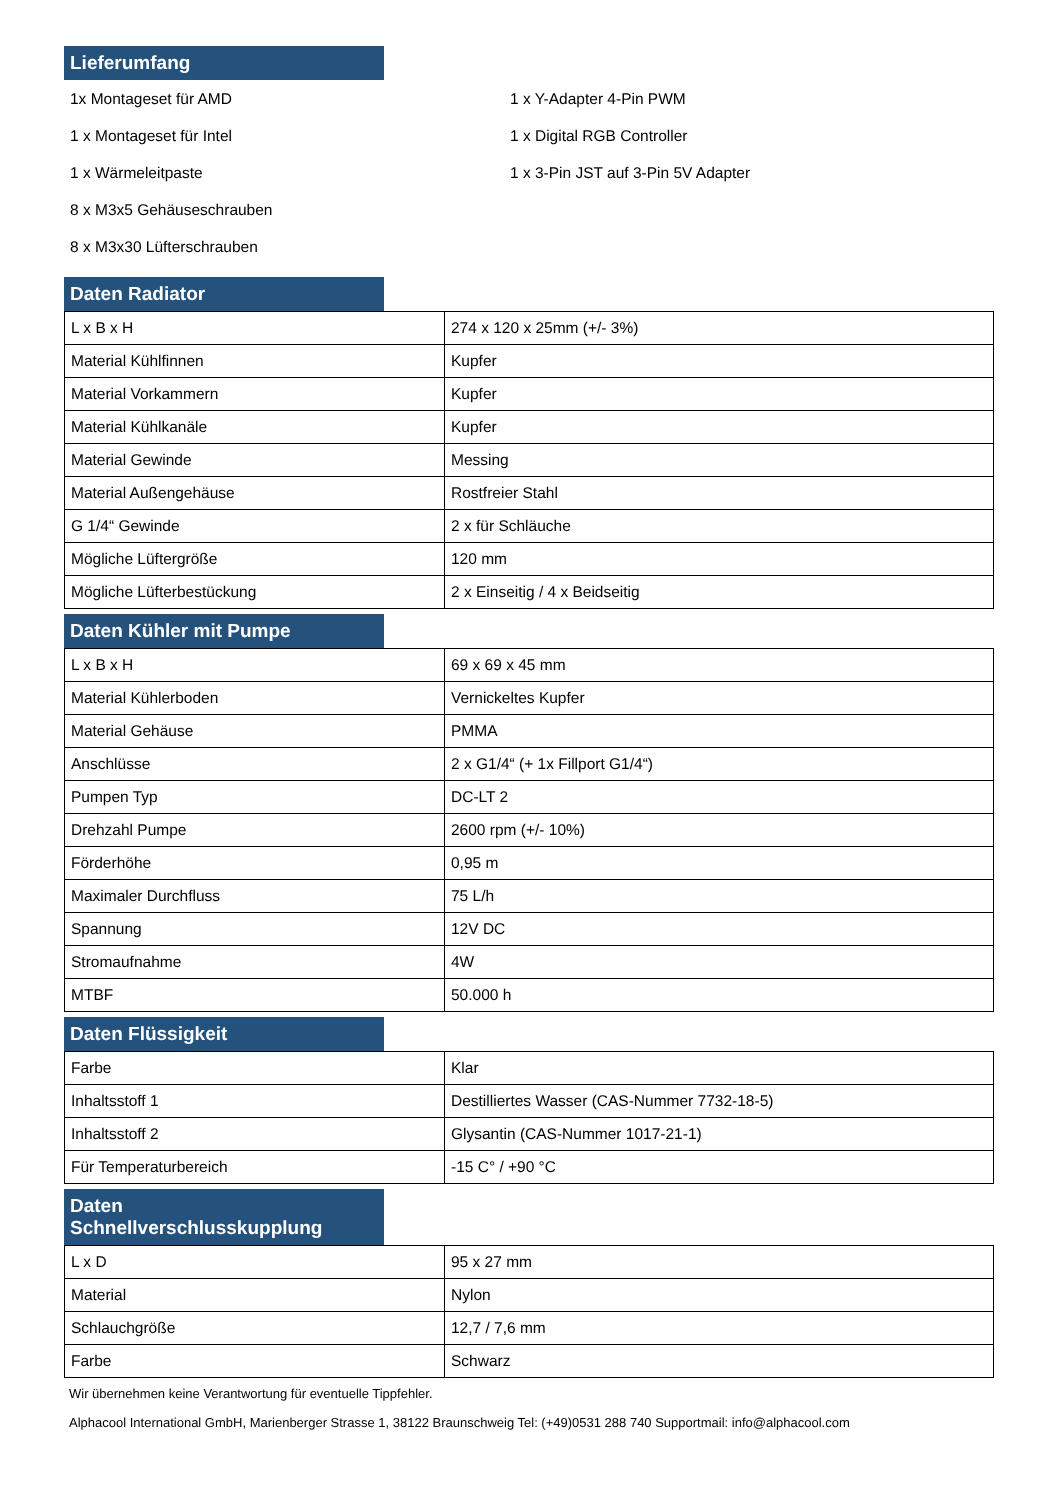Lieferumfang
1x Montageset für AMD
1 x Montageset für Intel
1 x Wärmeleitpaste
8 x M3x5 Gehäuseschrauben
8 x M3x30 Lüfterschrauben
1 x Y-Adapter 4-Pin PWM
1 x Digital RGB Controller
1 x 3-Pin JST auf 3-Pin 5V Adapter
Daten Radiator
| L x B x H | 274 x 120 x 25mm (+/- 3%) |
| Material Kühlfinnen | Kupfer |
| Material Vorkammern | Kupfer |
| Material Kühlkanäle | Kupfer |
| Material Gewinde | Messing |
| Material Außengehäuse | Rostfreier Stahl |
| G 1/4“ Gewinde | 2 x für Schläuche |
| Mögliche Lüftergröße | 120 mm |
| Mögliche Lüfterbestückung | 2 x Einseitig / 4 x Beidseitig |
Daten Kühler mit Pumpe
| L x B x H | 69 x 69 x 45 mm |
| Material Kühlerboden | Vernickeltes Kupfer |
| Material Gehäuse | PMMA |
| Anschlüsse | 2 x G1/4“ (+ 1x Fillport G1/4“) |
| Pumpen Typ | DC-LT 2 |
| Drehzahl Pumpe | 2600 rpm (+/- 10%) |
| Förderhöhe | 0,95 m |
| Maximaler Durchfluss | 75 L/h |
| Spannung | 12V DC |
| Stromaufnahme | 4W |
| MTBF | 50.000 h |
Daten Flüssigkeit
| Farbe | Klar |
| Inhaltsstoff 1 | Destilliertes Wasser (CAS-Nummer 7732-18-5) |
| Inhaltsstoff 2 | Glysantin (CAS-Nummer 1017-21-1) |
| Für Temperaturbereich | -15 C° / +90 °C |
Daten Schnellverschlusskupplung
| L x D | 95 x 27 mm |
| Material | Nylon |
| Schlauchgröße | 12,7 / 7,6 mm |
| Farbe | Schwarz |
Wir übernehmen keine Verantwortung für eventuelle Tippfehler.
Alphacool International GmbH, Marienberger Strasse 1, 38122 Braunschweig Tel: (+49)0531 288 740 Supportmail: info@alphacool.com